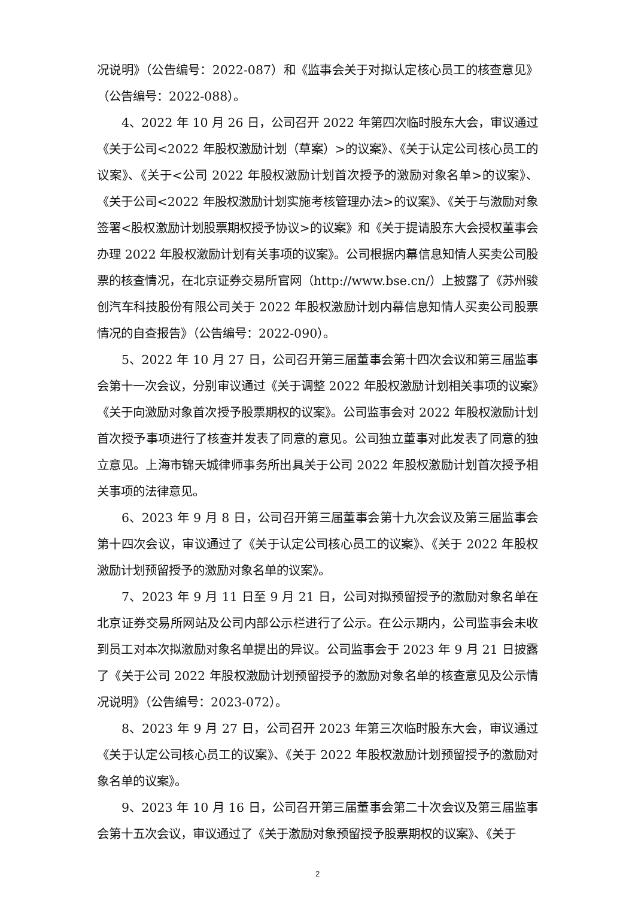况说明》（公告编号：2022-087）和《监事会关于对拟认定核心员工的核查意见》（公告编号：2022-088）。
4、2022 年 10 月 26 日，公司召开 2022 年第四次临时股东大会，审议通过《关于公司<2022 年股权激励计划（草案）>的议案》、《关于认定公司核心员工的议案》、《关于<公司 2022 年股权激励计划首次授予的激励对象名单>的议案》、《关于公司<2022 年股权激励计划实施考核管理办法>的议案》、《关于与激励对象签署<股权激励计划股票期权授予协议>的议案》和《关于提请股东大会授权董事会办理 2022 年股权激励计划有关事项的议案》。公司根据内幕信息知情人买卖公司股票的核查情况，在北京证券交易所官网（http://www.bse.cn/）上披露了《苏州骏创汽车科技股份有限公司关于 2022 年股权激励计划内幕信息知情人买卖公司股票情况的自查报告》（公告编号：2022-090）。
5、2022 年 10 月 27 日，公司召开第三届董事会第十四次会议和第三届监事会第十一次会议，分别审议通过《关于调整 2022 年股权激励计划相关事项的议案》《关于向激励对象首次授予股票期权的议案》。公司监事会对 2022 年股权激励计划首次授予事项进行了核查并发表了同意的意见。公司独立董事对此发表了同意的独立意见。上海市锦天城律师事务所出具关于公司 2022 年股权激励计划首次授予相关事项的法律意见。
6、2023 年 9 月 8 日，公司召开第三届董事会第十九次会议及第三届监事会第十四次会议，审议通过了《关于认定公司核心员工的议案》、《关于 2022 年股权激励计划预留授予的激励对象名单的议案》。
7、2023 年 9 月 11 日至 9 月 21 日，公司对拟预留授予的激励对象名单在北京证券交易所网站及公司内部公示栏进行了公示。在公示期内，公司监事会未收到员工对本次拟激励对象名单提出的异议。公司监事会于 2023 年 9 月 21 日披露了《关于公司 2022 年股权激励计划预留授予的激励对象名单的核查意见及公示情况说明》（公告编号：2023-072）。
8、2023 年 9 月 27 日，公司召开 2023 年第三次临时股东大会，审议通过《关于认定公司核心员工的议案》、《关于 2022 年股权激励计划预留授予的激励对象名单的议案》。
9、2023 年 10 月 16 日，公司召开第三届董事会第二十次会议及第三届监事会第十五次会议，审议通过了《关于激励对象预留授予股票期权的议案》、《关于
2